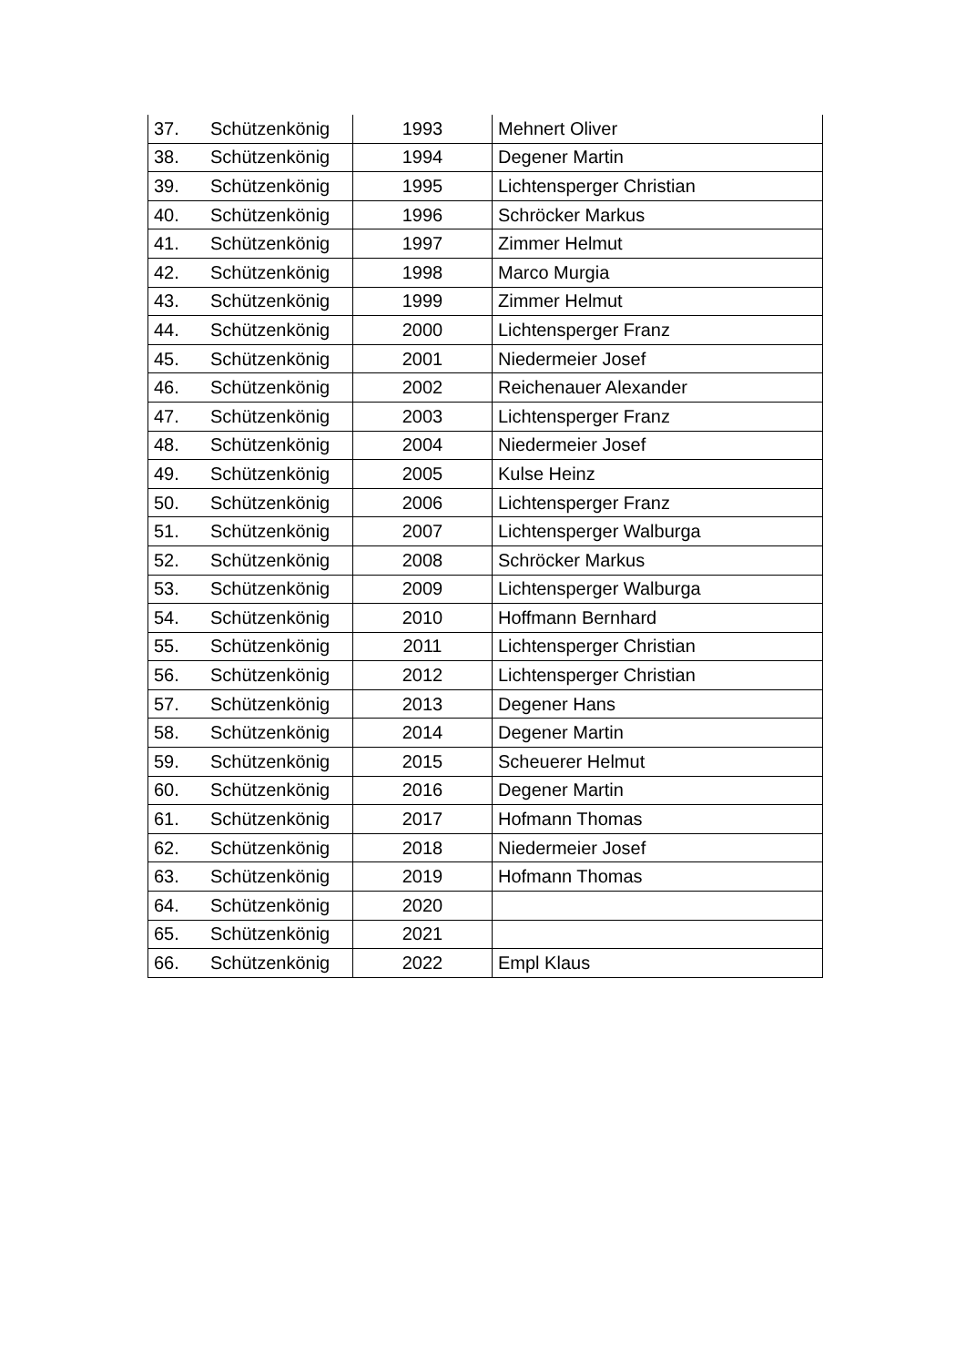| 37. | Schützenkönig | 1993 | Mehnert Oliver |
| 38. | Schützenkönig | 1994 | Degener Martin |
| 39. | Schützenkönig | 1995 | Lichtensperger Christian |
| 40. | Schützenkönig | 1996 | Schröcker Markus |
| 41. | Schützenkönig | 1997 | Zimmer Helmut |
| 42. | Schützenkönig | 1998 | Marco Murgia |
| 43. | Schützenkönig | 1999 | Zimmer Helmut |
| 44. | Schützenkönig | 2000 | Lichtensperger Franz |
| 45. | Schützenkönig | 2001 | Niedermeier Josef |
| 46. | Schützenkönig | 2002 | Reichenauer Alexander |
| 47. | Schützenkönig | 2003 | Lichtensperger Franz |
| 48. | Schützenkönig | 2004 | Niedermeier Josef |
| 49. | Schützenkönig | 2005 | Kulse Heinz |
| 50. | Schützenkönig | 2006 | Lichtensperger Franz |
| 51. | Schützenkönig | 2007 | Lichtensperger Walburga |
| 52. | Schützenkönig | 2008 | Schröcker Markus |
| 53. | Schützenkönig | 2009 | Lichtensperger Walburga |
| 54. | Schützenkönig | 2010 | Hoffmann Bernhard |
| 55. | Schützenkönig | 2011 | Lichtensperger Christian |
| 56. | Schützenkönig | 2012 | Lichtensperger Christian |
| 57. | Schützenkönig | 2013 | Degener Hans |
| 58. | Schützenkönig | 2014 | Degener Martin |
| 59. | Schützenkönig | 2015 | Scheuerer Helmut |
| 60. | Schützenkönig | 2016 | Degener Martin |
| 61. | Schützenkönig | 2017 | Hofmann Thomas |
| 62. | Schützenkönig | 2018 | Niedermeier Josef |
| 63. | Schützenkönig | 2019 | Hofmann Thomas |
| 64. | Schützenkönig | 2020 | |
| 65. | Schützenkönig | 2021 | |
| 66. | Schützenkönig | 2022 | Empl Klaus |